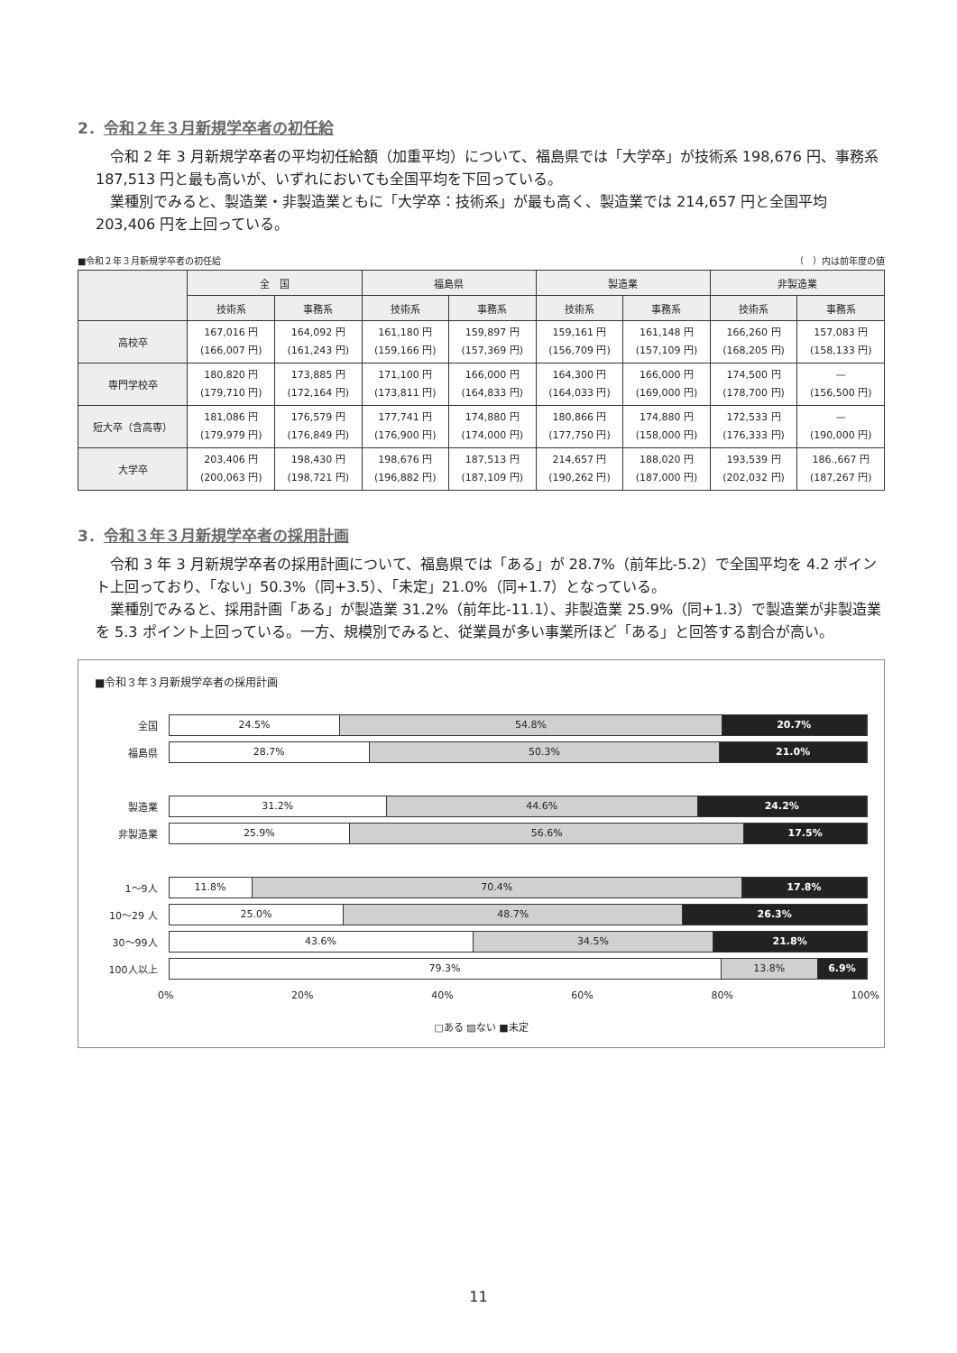2．令和２年３月新規学卒者の初任給
令和 2 年 3 月新規学卒者の平均初任給額（加重平均）について、福島県では「大学卒」が技術系 198,676 円、事務系 187,513 円と最も高いが、いずれにおいても全国平均を下回っている。
業種別でみると、製造業・非製造業ともに「大学卒：技術系」が最も高く、製造業では 214,657 円と全国平均 203,406 円を上回っている。
■令和２年３月新規学卒者の初任給 （　）内は前年度の値
| | 全 国 | | 福島県 | | 製造業 | | 非製造業 | |
| --- | --- | --- | --- | --- | --- | --- | --- | --- |
| | 技術系 | 事務系 | 技術系 | 事務系 | 技術系 | 事務系 | 技術系 | 事務系 |
| 高校卒 | 167,016 円 (166,007 円) | 164,092 円 (161,243 円) | 161,180 円 (159,166 円) | 159,897 円 (157,369 円) | 159,161 円 (156,709 円) | 161,148 円 (157,109 円) | 166,260 円 (168,205 円) | 157,083 円 (158,133 円) |
| 専門学校卒 | 180,820 円 (179,710 円) | 173,885 円 (172,164 円) | 171,100 円 (173,811 円) | 166,000 円 (164,833 円) | 164,300 円 (164,033 円) | 166,000 円 (169,000 円) | 174,500 円 (178,700 円) | — (156,500 円) |
| 短大卒（含高専） | 181,086 円 (179,979 円) | 176,579 円 (176,849 円) | 177,741 円 (176,900 円) | 174,880 円 (174,000 円) | 180,866 円 (177,750 円) | 174,880 円 (158,000 円) | 172,533 円 (176,333 円) | — (190,000 円) |
| 大学卒 | 203,406 円 (200,063 円) | 198,430 円 (198,721 円) | 198,676 円 (196,882 円) | 187,513 円 (187,109 円) | 214,657 円 (190,262 円) | 188,020 円 (187,000 円) | 193,539 円 (202,032 円) | 186.,667 円 (187,267 円) |
3．令和３年３月新規学卒者の採用計画
令和 3 年 3 月新規学卒者の採用計画について、福島県では「ある」が 28.7%（前年比-5.2）で全国平均を 4.2 ポイント上回っており、「ない」50.3%（同+3.5）、「未定」21.0%（同+1.7）となっている。
業種別でみると、採用計画「ある」が製造業 31.2%（前年比-11.1）、非製造業 25.9%（同+1.3）で製造業が非製造業を 5.3 ポイント上回っている。一方、規模別でみると、従業員が多い事業所ほど「ある」と回答する割合が高い。
■令和３年３月新規学卒者の採用計画
全国
24.5% 54.8% 20.7%
福島県
28.7% 50.3% 21.0%
製造業
31.2% 44.6% 24.2%
非製造業
25.9% 56.6% 17.5%
1〜9人
11.8% 70.4% 17.8%
10〜29 人
25.0% 48.7% 26.3%
30〜99人
43.6% 34.5% 21.8%
100人以上
79.3% 13.8% 6.9%
0% 20% 40% 60% 80% 100%
□ある ▨ない ■未定
11